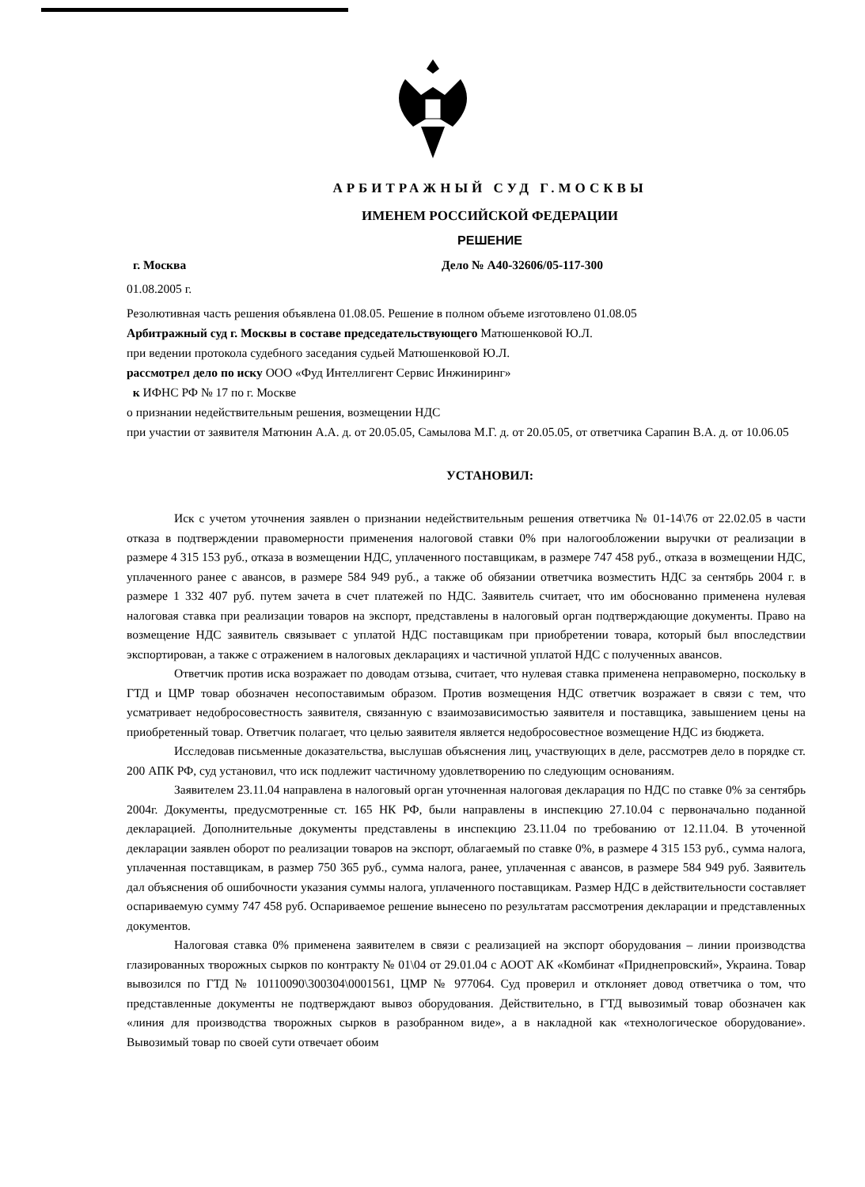АРБИТРАЖНЫЙ СУД Г.МОСКВЫ
ИМЕНЕМ РОССИЙСКОЙ ФЕДЕРАЦИИ
РЕШЕНИЕ
г. Москва Дело № А40-32606/05-117-300
01.08.2005 г.
Резолютивная часть решения объявлена 01.08.05. Решение в полном объеме изготовлено 01.08.05
Арбитражный суд г. Москвы в составе председательствующего Матюшенковой Ю.Л.
при ведении протокола судебного заседания судьей Матюшенковой Ю.Л.
рассмотрел дело по иску ООО «Фуд Интеллигент Сервис Инжиниринг»
к ИФНС РФ № 17 по г. Москве
о признании недействительным решения, возмещении НДС
при участии от заявителя Матюнин А.А. д. от 20.05.05, Самылова М.Г. д. от 20.05.05, от ответчика Сарапин В.А. д. от 10.06.05
УСТАНОВИЛ:
Иск с учетом уточнения заявлен о признании недействительным решения ответчика № 01-14\76 от 22.02.05 в части отказа в подтверждении правомерности применения налоговой ставки 0% при налогообложении выручки от реализации в размере 4 315 153 руб., отказа в возмещении НДС, уплаченного поставщикам, в размере 747 458 руб., отказа в возмещении НДС, уплаченного ранее с авансов, в размере 584 949 руб., а также об обязании ответчика возместить НДС за сентябрь 2004 г. в размере 1 332 407 руб. путем зачета в счет платежей по НДС. Заявитель считает, что им обоснованно применена нулевая налоговая ставка при реализации товаров на экспорт, представлены в налоговый орган подтверждающие документы. Право на возмещение НДС заявитель связывает с уплатой НДС поставщикам при приобретении товара, который был впоследствии экспортирован, а также с отражением в налоговых декларациях и частичной уплатой НДС с полученных авансов.
Ответчик против иска возражает по доводам отзыва, считает, что нулевая ставка применена неправомерно, поскольку в ГТД и ЦМР товар обозначен несопоставимым образом. Против возмещения НДС ответчик возражает в связи с тем, что усматривает недобросовестность заявителя, связанную с взаимозависимостью заявителя и поставщика, завышением цены на приобретенный товар. Ответчик полагает, что целью заявителя является недобросовестное возмещение НДС из бюджета.
Исследовав письменные доказательства, выслушав объяснения лиц, участвующих в деле, рассмотрев дело в порядке ст. 200 АПК РФ, суд установил, что иск подлежит частичному удовлетворению по следующим основаниям.
Заявителем 23.11.04 направлена в налоговый орган уточненная налоговая декларация по НДС по ставке 0% за сентябрь 2004г. Документы, предусмотренные ст. 165 НК РФ, были направлены в инспекцию 27.10.04 с первоначально поданной декларацией. Дополнительные документы представлены в инспекцию 23.11.04 по требованию от 12.11.04. В уточенной декларации заявлен оборот по реализации товаров на экспорт, облагаемый по ставке 0%, в размере 4 315 153 руб., сумма налога, уплаченная поставщикам, в размер 750 365 руб., сумма налога, ранее, уплаченная с авансов, в размере 584 949 руб. Заявитель дал объяснения об ошибочности указания суммы налога, уплаченного поставщикам. Размер НДС в действительности составляет оспариваемую сумму 747 458 руб. Оспариваемое решение вынесено по результатам рассмотрения декларации и представленных документов.
Налоговая ставка 0% применена заявителем в связи с реализацией на экспорт оборудования – линии производства глазированных творожных сырков по контракту № 01\04 от 29.01.04 с АООТ АК «Комбинат «Приднепровский», Украина. Товар вывозился по ГТД № 10110090\300304\0001561, ЦМР № 977064. Суд проверил и отклоняет довод ответчика о том, что представленные документы не подтверждают вывоз оборудования. Действительно, в ГТД вывозимый товар обозначен как «линия для производства творожных сырков в разобранном виде», а в накладной как «технологическое оборудование». Вывозимый товар по своей сути отвечает обоим